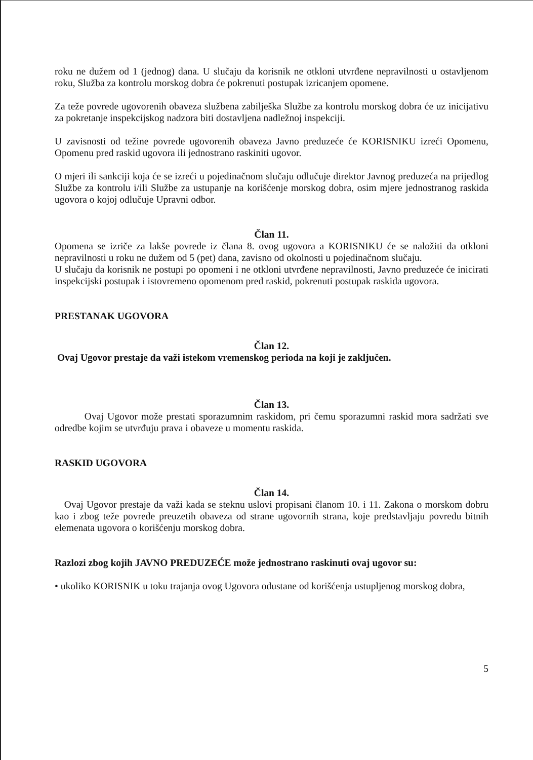roku ne dužem od 1 (jednog) dana. U slučaju da korisnik ne otkloni utvrđene nepravilnosti u ostavljenom roku, Služba za kontrolu morskog dobra će pokrenuti postupak izricanjem opomene.
Za teže povrede ugovorenih obaveza službena zabilješka Službe za kontrolu morskog dobra će uz inicijativu za pokretanje inspekcijskog nadzora biti dostavljena nadležnoj inspekciji.
U zavisnosti od težine povrede ugovorenih obaveza Javno preduzeće će KORISNIKU izreći Opomenu, Opomenu pred raskid ugovora ili jednostrano raskiniti ugovor.
O mjeri ili sankciji koja će se izreći u pojedinačnom slučaju odlučuje direktor Javnog preduzeća na prijedlog Službe za kontrolu i/ili Službe za ustupanje na korišćenje morskog dobra, osim mjere jednostranog raskida ugovora o kojoj odlučuje Upravni odbor.
Član 11.
Opomena se izriče za lakše povrede iz člana 8. ovog ugovora a KORISNIKU će se naložiti da otkloni nepravilnosti u roku ne dužem od 5 (pet) dana, zavisno od okolnosti u pojedinačnom slučaju.
U slučaju da korisnik ne postupi po opomeni i ne otkloni utvrđene nepravilnosti, Javno preduzeće će inicirati inspekcijski postupak i istovremeno opomenom pred raskid, pokrenuti postupak raskida ugovora.
PRESTANAK UGOVORA
Član 12.
Ovaj Ugovor prestaje da važi istekom vremenskog perioda na koji je zaključen.
Član 13.
Ovaj Ugovor može prestati sporazumnim raskidom, pri čemu sporazumni raskid mora sadržati sve odredbe kojim se utvrđuju prava i obaveze u momentu raskida.
RASKID UGOVORA
Član 14.
Ovaj Ugovor prestaje da važi kada se steknu uslovi propisani članom 10. i 11. Zakona o morskom dobru kao i zbog teže povrede preuzetih obaveza od strane ugovornih strana, koje predstavljaju povredu bitnih elemenata ugovora o korišćenju morskog dobra.
Razlozi zbog kojih JAVNO PREDUZEĆE može jednostrano raskinuti ovaj ugovor su:
• ukoliko KORISNIK u toku trajanja ovog Ugovora odustane od korišćenja ustupljenog morskog dobra,
5